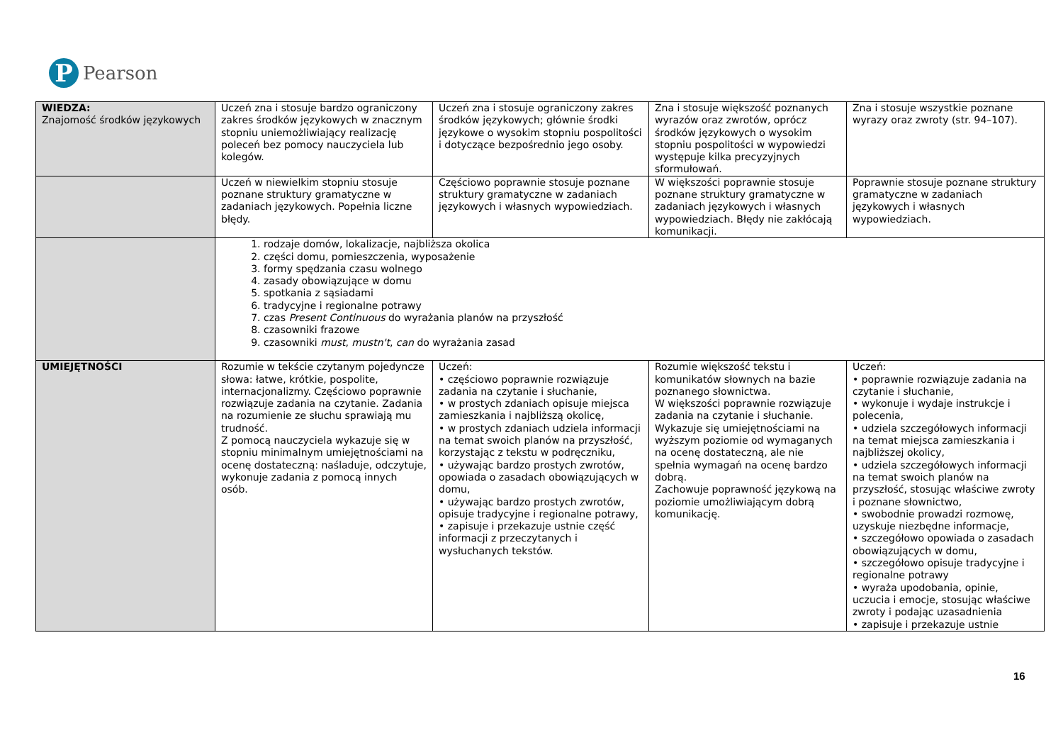P
Pearson
| WIEDZA: Znajomość środków językowych | Uczeń zna i stosuje bardzo ograniczony zakres środków językowych w znacznym stopniu uniemożliwiający realizację poleceń bez pomocy nauczyciela lub kolegów. | Uczeń zna i stosuje ograniczony zakres środków językowych; głównie środki językowe o wysokim stopniu pospolitości i dotyczące bezpośrednio jego osoby. | Zna i stosuje większość poznanych wyrazów oraz zwrotów, oprócz środków językowych o wysokim stopniu pospolitości w wypowiedzi występuje kilka precyzyjnych sformułowań. | Zna i stosuje wszystkie poznane wyrazy oraz zwroty (str. 94–107). |
| | Uczeń w niewielkim stopniu stosuje poznane struktury gramatyczne w zadaniach językowych. Popełnia liczne błędy. | Częściowo poprawnie stosuje poznane struktury gramatyczne w zadaniach językowych i własnych wypowiedziach. | W większości poprawnie stosuje poznane struktury gramatyczne w zadaniach językowych i własnych wypowiedziach. Błędy nie zakłócają komunikacji. | Poprawnie stosuje poznane struktury gramatyczne w zadaniach językowych i własnych wypowiedziach. |
| | 1. rodzaje domów, lokalizacje, najbliższa okolica 2. części domu, pomieszczenia, wyposażenie 3. formy spędzania czasu wolnego 4. zasady obowiązujące w domu 5. spotkania z sąsiadami 6. tradycyjne i regionalne potrawy 7. czas Present Continuous do wyrażania planów na przyszłość 8. czasowniki frazowe 9. czasowniki must , mustn't , can do wyrażania zasad | | | |
| UMIEJĘTNOŚCI | Rozumie w tekście czytanym pojedyncze słowa: łatwe, krótkie, pospolite, internacjonalizmy. Częściowo poprawnie rozwiązuje zadania na czytanie. Zadania na rozumienie ze słuchu sprawiają mu trudność. Z pomocą nauczyciela wykazuje się w stopniu minimalnym umiejętnościami na ocenę dostateczną: naśladuje, odczytuje, wykonuje zadania z pomocą innych osób. | Uczeń: • częściowo poprawnie rozwiązuje zadania na czytanie i słuchanie, • w prostych zdaniach opisuje miejsca zamieszkania i najbliższą okolicę, • w prostych zdaniach udziela informacji na temat swoich planów na przyszłość, korzystając z tekstu w podręczniku, • używając bardzo prostych zwrotów, opowiada o zasadach obowiązujących w domu, • używając bardzo prostych zwrotów, opisuje tradycyjne i regionalne potrawy, • zapisuje i przekazuje ustnie część informacji z przeczytanych i wysłuchanych tekstów. | Rozumie większość tekstu i komunikatów słownych na bazie poznanego słownictwa. W większości poprawnie rozwiązuje zadania na czytanie i słuchanie. Wykazuje się umiejętnościami na wyższym poziomie od wymaganych na ocenę dostateczną, ale nie spełnia wymagań na ocenę bardzo dobrą. Zachowuje poprawność językową na poziomie umożliwiającym dobrą komunikację. | Uczeń: • poprawnie rozwiązuje zadania na czytanie i słuchanie, • wykonuje i wydaje instrukcje i polecenia, • udziela szczegółowych informacji na temat miejsca zamieszkania i najbliższej okolicy, • udziela szczegółowych informacji na temat swoich planów na przyszłość, stosując właściwe zwroty i poznane słownictwo, • swobodnie prowadzi rozmowę, uzyskuje niezbędne informacje, • szczegółowo opowiada o zasadach obowiązujących w domu, • szczegółowo opisuje tradycyjne i regionalne potrawy • wyraża upodobania, opinie, uczucia i emocje, stosując właściwe zwroty i podając uzasadnienia • zapisuje i przekazuje ustnie |
16